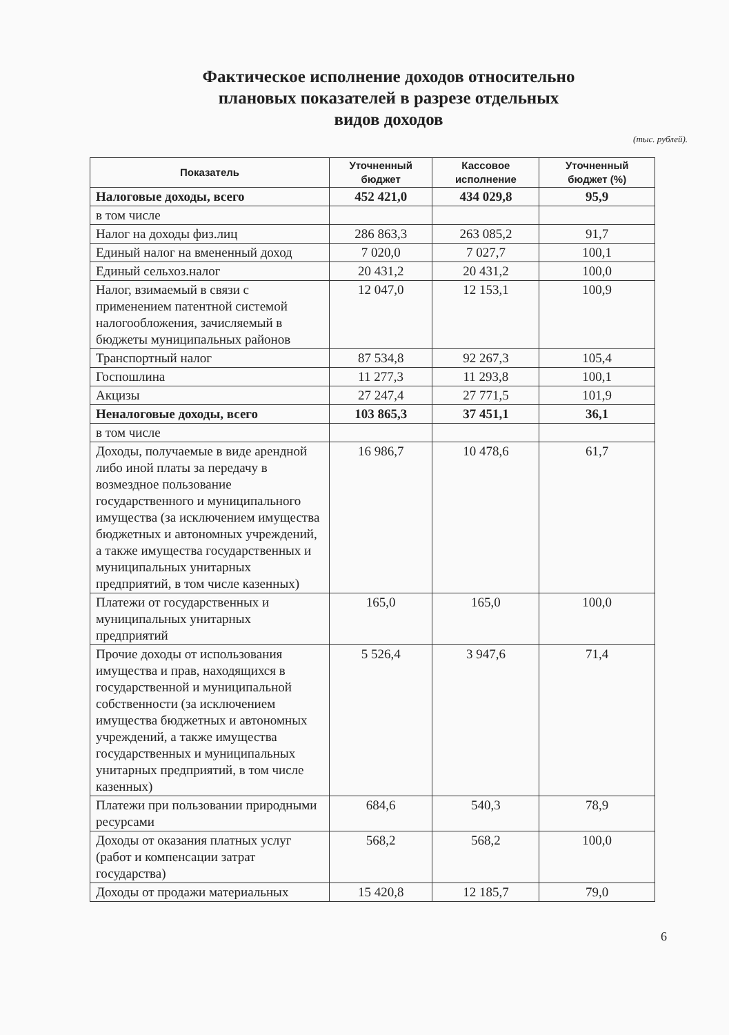Фактическое исполнение доходов относительно
плановых показателей в разрезе отдельных
видов доходов
(тыс. рублей).
| Показатель | Уточненный бюджет | Кассовое исполнение | Уточненный бюджет (%) |
| --- | --- | --- | --- |
| Налоговые доходы, всего | 452 421,0 | 434 029,8 | 95,9 |
| в том числе | | | |
| Налог на доходы физ.лиц | 286 863,3 | 263 085,2 | 91,7 |
| Единый налог на вмененный доход | 7 020,0 | 7 027,7 | 100,1 |
| Единый сельхоз.налог | 20 431,2 | 20 431,2 | 100,0 |
| Налог, взимаемый в связи с применением патентной системой налогообложения, зачисляемый в бюджеты муниципальных районов | 12 047,0 | 12 153,1 | 100,9 |
| Транспортный налог | 87 534,8 | 92 267,3 | 105,4 |
| Госпошлина | 11 277,3 | 11 293,8 | 100,1 |
| Акцизы | 27 247,4 | 27 771,5 | 101,9 |
| Неналоговые доходы, всего | 103 865,3 | 37 451,1 | 36,1 |
| в том числе | | | |
| Доходы, получаемые в виде арендной либо иной платы за передачу в возмездное пользование государственного и муниципального имущества (за исключением имущества бюджетных и автономных учреждений, а также имущества государственных и муниципальных унитарных предприятий, в том числе казенных) | 16 986,7 | 10 478,6 | 61,7 |
| Платежи от государственных и муниципальных унитарных предприятий | 165,0 | 165,0 | 100,0 |
| Прочие доходы от использования имущества и прав, находящихся в государственной и муниципальной собственности (за исключением имущества бюджетных и автономных учреждений, а также имущества государственных и муниципальных унитарных предприятий, в том числе казенных) | 5 526,4 | 3 947,6 | 71,4 |
| Платежи при пользовании природными ресурсами | 684,6 | 540,3 | 78,9 |
| Доходы от оказания платных услуг (работ и компенсации затрат государства) | 568,2 | 568,2 | 100,0 |
| Доходы от продажи материальных | 15 420,8 | 12 185,7 | 79,0 |
6